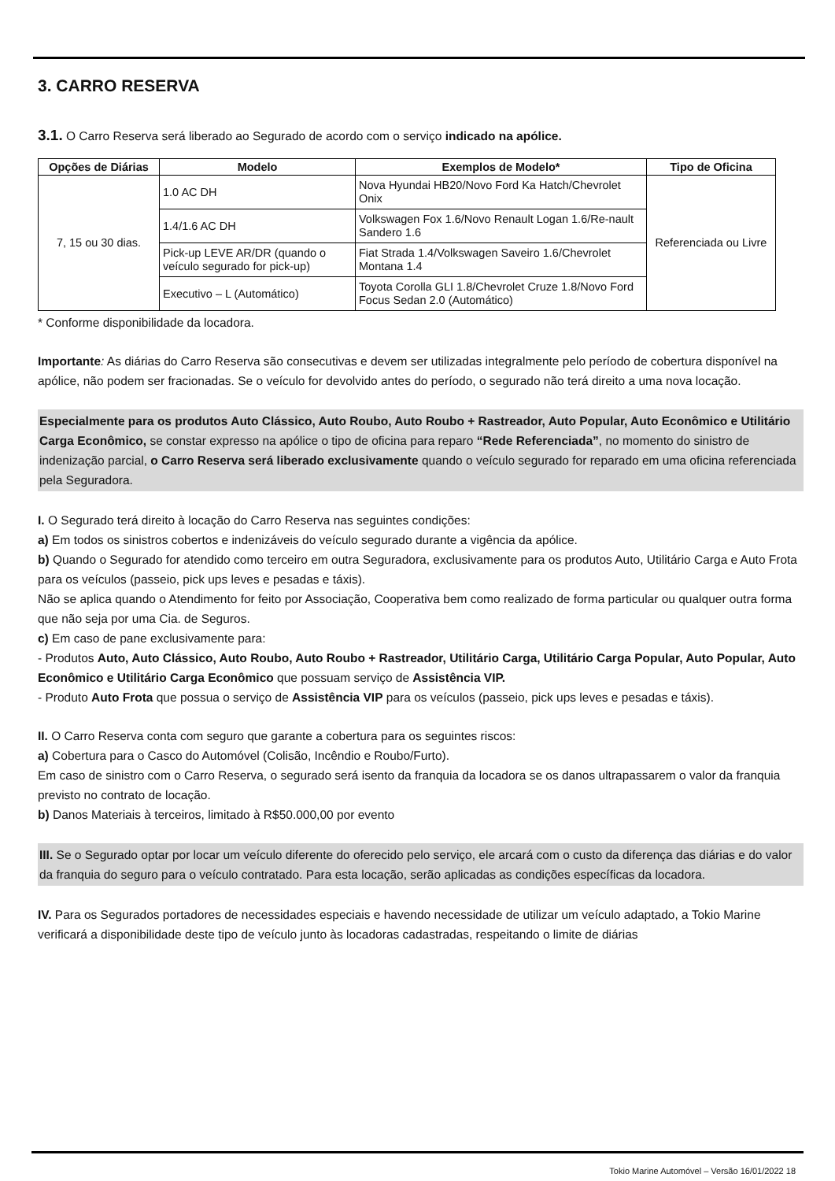3. CARRO RESERVA
3.1. O Carro Reserva será liberado ao Segurado de acordo com o serviço indicado na apólice.
| Opções de Diárias | Modelo | Exemplos de Modelo* | Tipo de Oficina |
| --- | --- | --- | --- |
| 7, 15 ou 30 dias. | 1.0 AC DH | Nova Hyundai HB20/Novo Ford Ka Hatch/Chevrolet Onix | Referenciada ou Livre |
| | 1.4/1.6 AC DH | Volkswagen Fox 1.6/Novo Renault Logan 1.6/Re-nault Sandero 1.6 | |
| | Pick-up LEVE AR/DR (quando o veículo segurado for pick-up) | Fiat Strada 1.4/Volkswagen Saveiro 1.6/Chevrolet Montana 1.4 | |
| | Executivo – L (Automático) | Toyota Corolla GLI 1.8/Chevrolet Cruze 1.8/Novo Ford Focus Sedan 2.0 (Automático) | |
* Conforme disponibilidade da locadora.
Importante: As diárias do Carro Reserva são consecutivas e devem ser utilizadas integralmente pelo período de cobertura disponível na apólice, não podem ser fracionadas. Se o veículo for devolvido antes do período, o segurado não terá direito a uma nova locação.
Especialmente para os produtos Auto Clássico, Auto Roubo, Auto Roubo + Rastreador, Auto Popular, Auto Econômico e Utilitário Carga Econômico, se constar expresso na apólice o tipo de oficina para reparo “Rede Referenciada”, no momento do sinistro de indenização parcial, o Carro Reserva será liberado exclusivamente quando o veículo segurado for reparado em uma oficina referenciada pela Seguradora.
I. O Segurado terá direito à locação do Carro Reserva nas seguintes condições:
a) Em todos os sinistros cobertos e indenizáveis do veículo segurado durante a vigência da apólice.
b) Quando o Segurado for atendido como terceiro em outra Seguradora, exclusivamente para os produtos Auto, Utilitário Carga e Auto Frota para os veículos (passeio, pick ups leves e pesadas e táxis).
Não se aplica quando o Atendimento for feito por Associação, Cooperativa bem como realizado de forma particular ou qualquer outra forma que não seja por uma Cia. de Seguros.
c) Em caso de pane exclusivamente para:
- Produtos Auto, Auto Clássico, Auto Roubo, Auto Roubo + Rastreador, Utilitário Carga, Utilitário Carga Popular, Auto Popular, Auto Econômico e Utilitário Carga Econômico que possuam serviço de Assistência VIP.
- Produto Auto Frota que possua o serviço de Assistência VIP para os veículos (passeio, pick ups leves e pesadas e táxis).
II. O Carro Reserva conta com seguro que garante a cobertura para os seguintes riscos:
a) Cobertura para o Casco do Automóvel (Colisão, Incêndio e Roubo/Furto).
Em caso de sinistro com o Carro Reserva, o segurado será isento da franquia da locadora se os danos ultrapassarem o valor da franquia previsto no contrato de locação.
b) Danos Materiais à terceiros, limitado à R$50.000,00 por evento
III. Se o Segurado optar por locar um veículo diferente do oferecido pelo serviço, ele arcará com o custo da diferença das diárias e do valor da franquia do seguro para o veículo contratado. Para esta locação, serão aplicadas as condições específicas da locadora.
IV. Para os Segurados portadores de necessidades especiais e havendo necessidade de utilizar um veículo adaptado, a Tokio Marine verificará a disponibilidade deste tipo de veículo junto às locadoras cadastradas, respeitando o limite de diárias
Tokio Marine Automóvel – Versão 16/01/2022 18